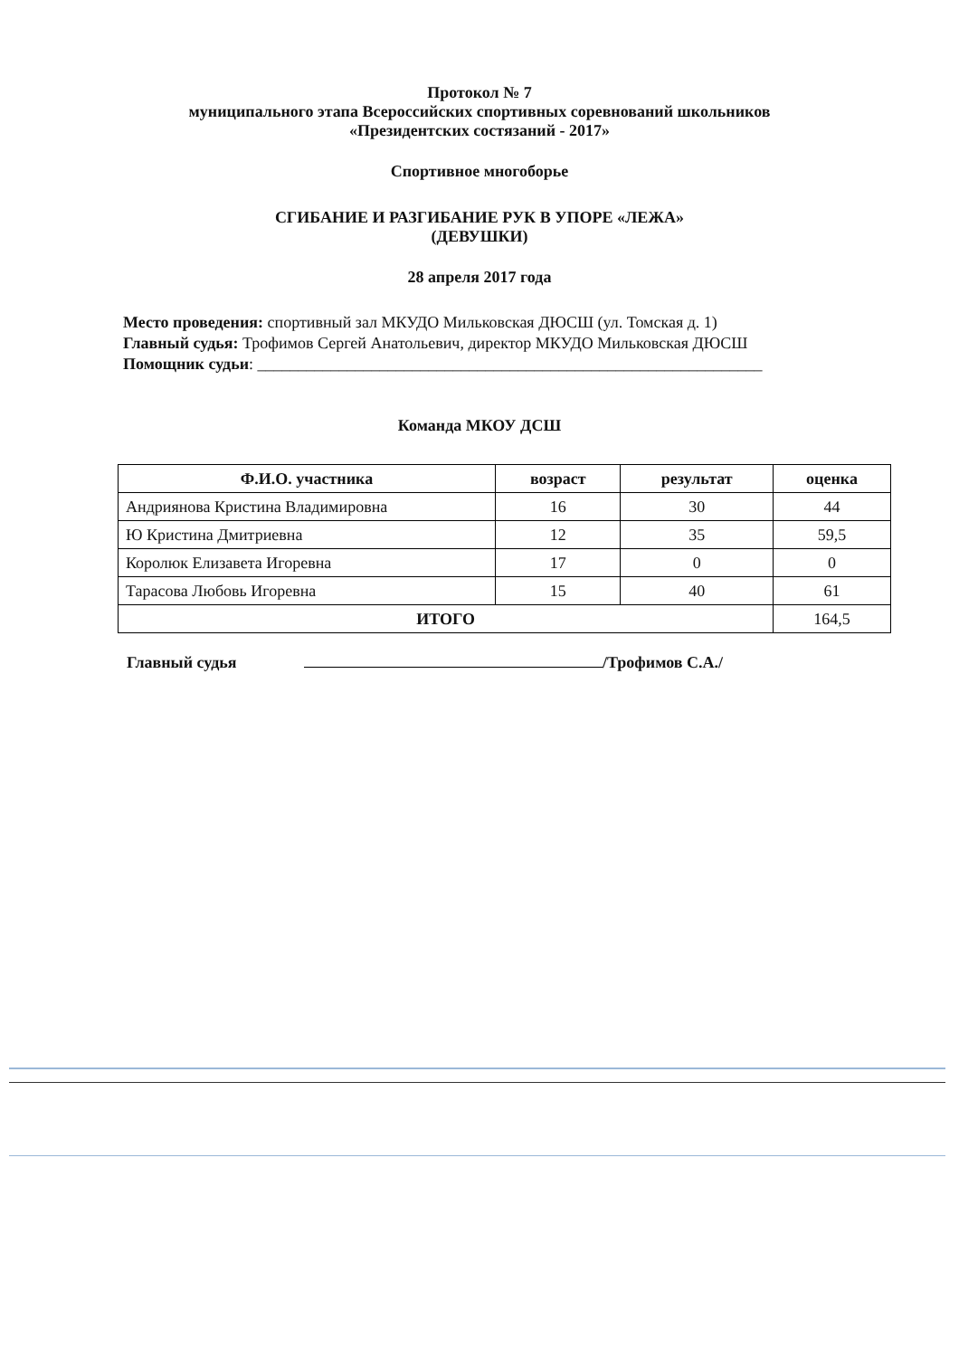Протокол № 7
муниципального этапа Всероссийских спортивных соревнований школьников
«Президентских состязаний - 2017»
Спортивное многоборье
СГИБАНИЕ И РАЗГИБАНИЕ РУК В УПОРЕ «ЛЕЖА»
(ДЕВУШКИ)
28 апреля 2017 года
Место проведения: спортивный зал МКУДО Мильковская ДЮСШ (ул. Томская д. 1)
Главный судья: Трофимов Сергей Анатольевич, директор МКУДО Мильковская ДЮСШ
Помощник судьи: ______________________________________________________________
Команда МКОУ ДСШ
| Ф.И.О. участника | возраст | результат | оценка |
| --- | --- | --- | --- |
| Андриянова Кристина Владимировна | 16 | 30 | 44 |
| Ю Кристина Дмитриевна | 12 | 35 | 59,5 |
| Королюк Елизавета Игоревна | 17 | 0 | 0 |
| Тарасова Любовь Игоревна | 15 | 40 | 61 |
| ИТОГО | | | 164,5 |
Главный судья /Трофимов С.А./